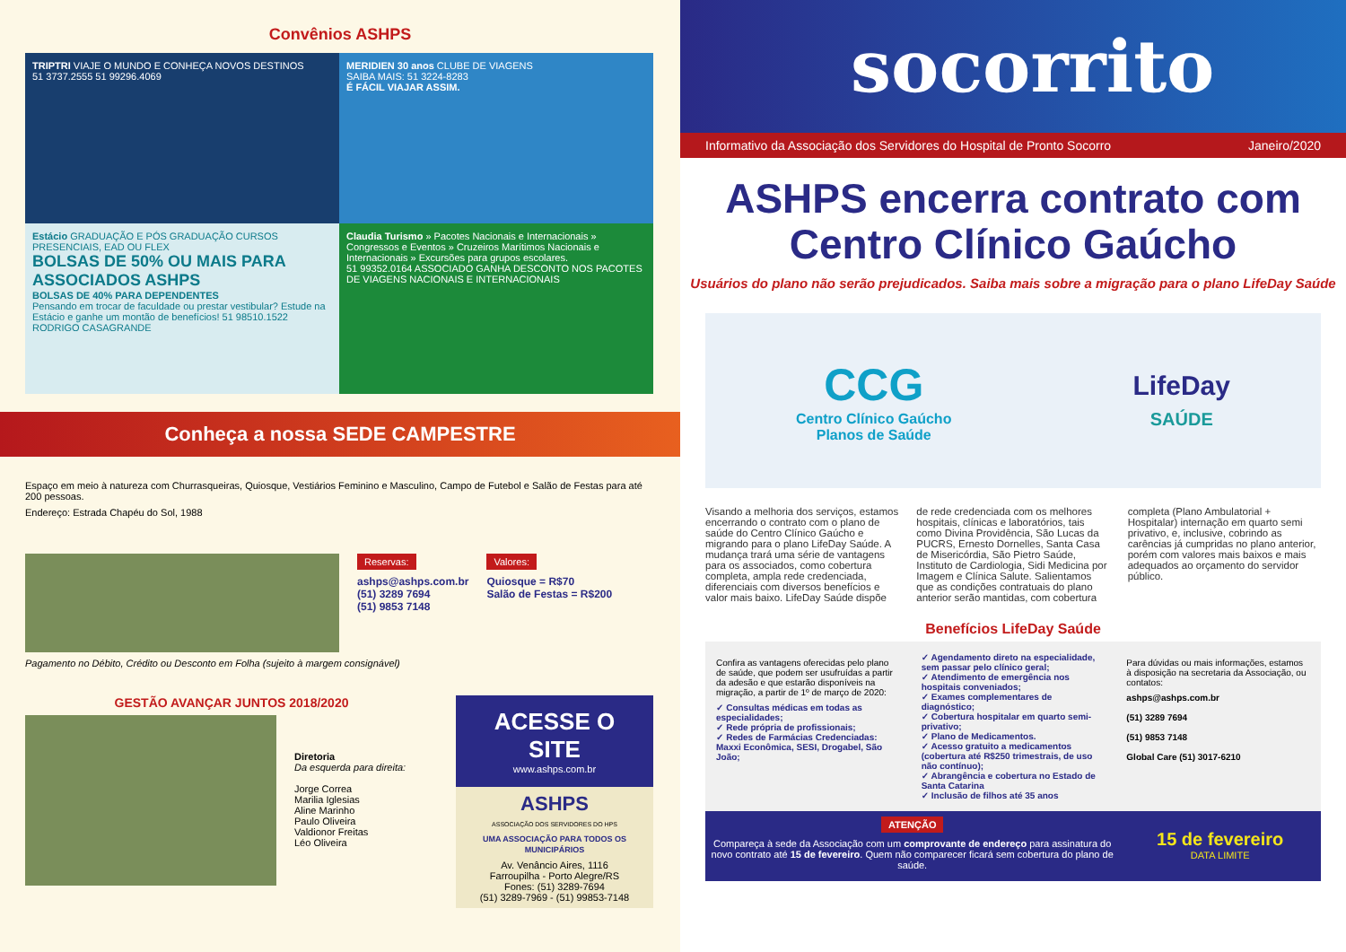Convênios ASHPS
TRIPTRI VIAJE O MUNDO E CONHEÇA NOVOS DESTINOS
51 3737.2555 51 99296.4069
MERIDIEN 30 anos CLUBE DE VIAGENS
SAIBA MAIS: 51 3224-8283
É FÁCIL VIAJAR ASSIM.
Estácio GRADUAÇÃO E PÓS GRADUAÇÃO CURSOS PRESENCIAIS, EAD OU FLEX
BOLSAS DE 50% OU MAIS PARA ASSOCIADOS ASHPS
BOLSAS DE 40% PARA DEPENDENTES
Pensando em trocar de faculdade ou prestar vestibular? Estude na Estácio e ganhe um montão de benefícios! 51 98510.1522 RODRIGO CASAGRANDE
Claudia Turismo » Pacotes Nacionais e Internacionais » Congressos e Eventos » Cruzeiros Marítimos Nacionais e Internacionais » Excursões para grupos escolares.
51 99352.0164 ASSOCIADO GANHA DESCONTO NOS PACOTES DE VIAGENS NACIONAIS E INTERNACIONAIS
Conheça a nossa SEDE CAMPESTRE
Espaço em meio à natureza com Churrasqueiras, Quiosque, Vestiários Feminino e Masculino, Campo de Futebol e Salão de Festas para até 200 pessoas.
Endereço: Estrada Chapéu do Sol, 1988
Reservas:
ashps@ashps.com.br
(51) 3289 7694
(51) 9853 7148
Valores:
Quiosque = R$70
Salão de Festas = R$200
Pagamento no Débito, Crédito ou Desconto em Folha (sujeito à margem consignável)
GESTÃO AVANÇAR JUNTOS 2018/2020
Diretoria
Da esquerda para direita:
Jorge Correa
Marilia Iglesias
Aline Marinho
Paulo Oliveira
Valdionor Freitas
Léo Oliveira
ACESSE O SITE
www.ashps.com.br
ASHPS
ASSOCIAÇÃO DOS SERVIDORES DO HPS
UMA ASSOCIAÇÃO PARA TODOS OS MUNICIPÁRIOS
Av. Venâncio Aires, 1116
Farroupilha - Porto Alegre/RS
Fones: (51) 3289-7694
(51) 3289-7969 - (51) 99853-7148
socorrito
Informativo da Associação dos Servidores do Hospital de Pronto Socorro Janeiro/2020
ASHPS encerra contrato com Centro Clínico Gaúcho
Usuários do plano não serão prejudicados. Saiba mais sobre a migração para o plano LifeDay Saúde
CCG
Centro Clínico Gaúcho
Planos de Saúde
LifeDay
SAÚDE
Visando a melhoria dos serviços, estamos encerrando o contrato com o plano de saúde do Centro Clínico Gaúcho e migrando para o plano LifeDay Saúde. A mudança trará uma série de vantagens para os associados, como cobertura completa, ampla rede credenciada, diferenciais com diversos benefícios e valor mais baixo. LifeDay Saúde dispõe de rede credenciada com os melhores hospitais, clínicas e laboratórios, tais como Divina Providência, São Lucas da PUCRS, Ernesto Dornelles, Santa Casa de Misericórdia, São Pietro Saúde, Instituto de Cardiologia, Sidi Medicina por Imagem e Clínica Salute. Salientamos que as condições contratuais do plano anterior serão mantidas, com cobertura completa (Plano Ambulatorial + Hospitalar) internação em quarto semi privativo, e, inclusive, cobrindo as carências já cumpridas no plano anterior, porém com valores mais baixos e mais adequados ao orçamento do servidor público.
Benefícios LifeDay Saúde
Confira as vantagens oferecidas pelo plano de saúde, que podem ser usufruídas a partir da adesão e que estarão disponíveis na migração, a partir de 1º de março de 2020:
✓ Consultas médicas em todas as especialidades;
✓ Rede própria de profissionais;
✓ Redes de Farmácias Credenciadas: Maxxi Econômica, SESI, Drogabel, São João;
✓ Agendamento direto na especialidade, sem passar pelo clínico geral;
✓ Atendimento de emergência nos hospitais conveniados;
✓ Exames complementares de diagnóstico;
✓ Cobertura hospitalar em quarto semi-privativo;
✓ Plano de Medicamentos.
✓ Acesso gratuito a medicamentos (cobertura até R$250 trimestrais, de uso não contínuo);
✓ Abrangência e cobertura no Estado de Santa Catarina
✓ Inclusão de filhos até 35 anos
Para dúvidas ou mais informações, estamos à disposição na secretaria da Associação, ou contatos:
ashps@ashps.com.br
(51) 3289 7694
(51) 9853 7148
Global Care (51) 3017-6210
ATENÇÃO
Compareça à sede da Associação com um comprovante de endereço para assinatura do novo contrato até 15 de fevereiro. Quem não comparecer ficará sem cobertura do plano de saúde.
15 de fevereiro
DATA LIMITE